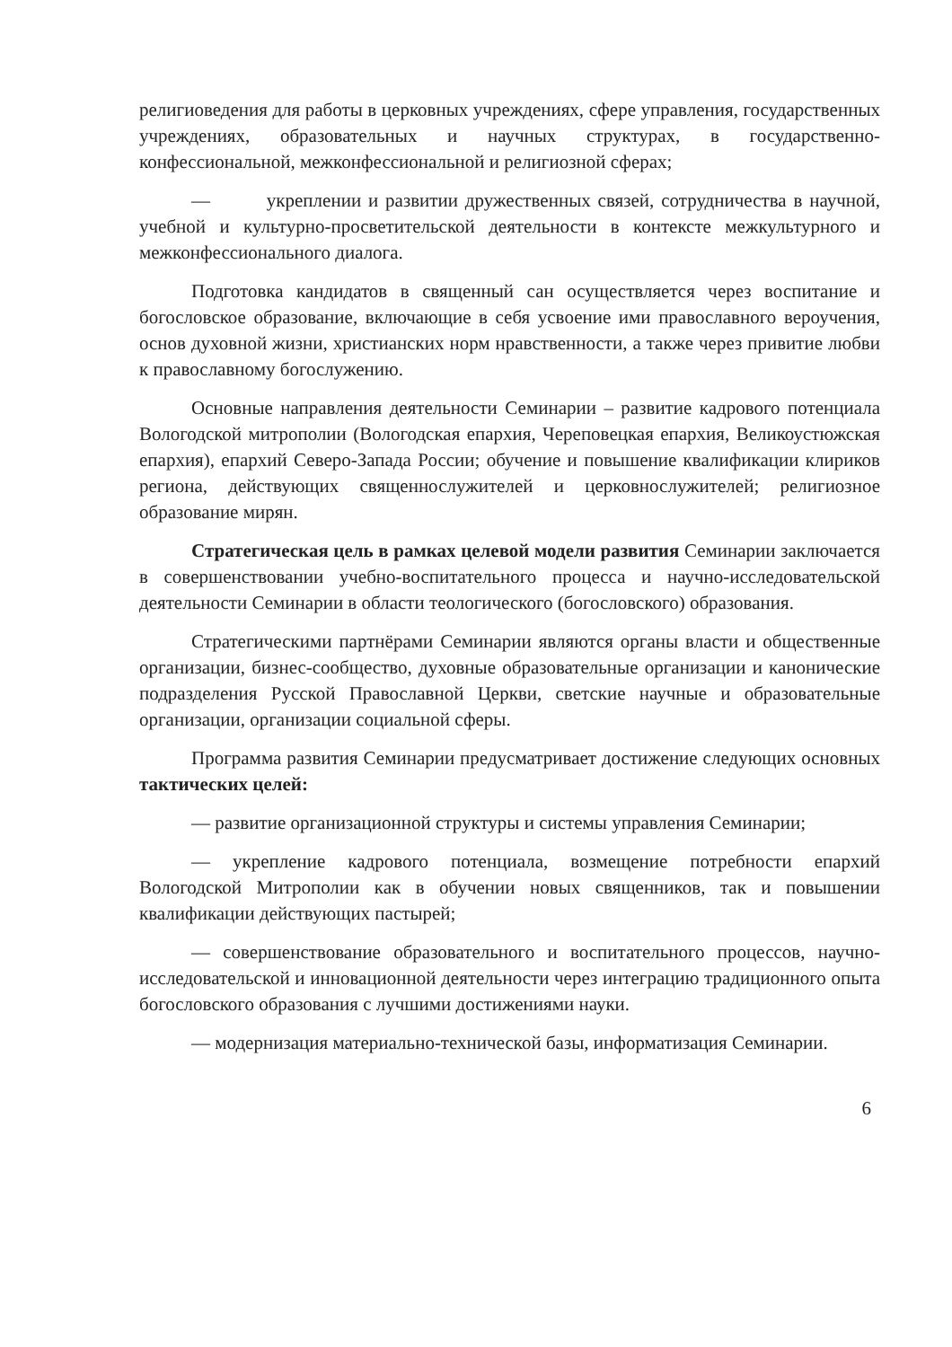религиоведения для работы в церковных учреждениях, сфере управления, государственных учреждениях, образовательных и научных структурах, в государственно-конфессиональной, межконфессиональной и религиозной сферах;
— укреплении и развитии дружественных связей, сотрудничества в научной, учебной и культурно-просветительской деятельности в контексте межкультурного и межконфессионального диалога.
Подготовка кандидатов в священный сан осуществляется через воспитание и богословское образование, включающие в себя усвоение ими православного вероучения, основ духовной жизни, христианских норм нравственности, а также через привитие любви к православному богослужению.
Основные направления деятельности Семинарии – развитие кадрового потенциала Вологодской митрополии (Вологодская епархия, Череповецкая епархия, Великоустюжская епархия), епархий Северо-Запада России; обучение и повышение квалификации клириков региона, действующих священнослужителей и церковнослужителей; религиозное образование мирян.
Стратегическая цель в рамках целевой модели развития Семинарии заключается в совершенствовании учебно-воспитательного процесса и научно-исследовательской деятельности Семинарии в области теологического (богословского) образования.
Стратегическими партнёрами Семинарии являются органы власти и общественные организации, бизнес-сообщество, духовные образовательные организации и канонические подразделения Русской Православной Церкви, светские научные и образовательные организации, организации социальной сферы.
Программа развития Семинарии предусматривает достижение следующих основных тактических целей:
— развитие организационной структуры и системы управления Семинарии;
— укрепление кадрового потенциала, возмещение потребности епархий Вологодской Митрополии как в обучении новых священников, так и повышении квалификации действующих пастырей;
— совершенствование образовательного и воспитательного процессов, научно-исследовательской и инновационной деятельности через интеграцию традиционного опыта богословского образования с лучшими достижениями науки.
— модернизация материально-технической базы, информатизация Семинарии.
6